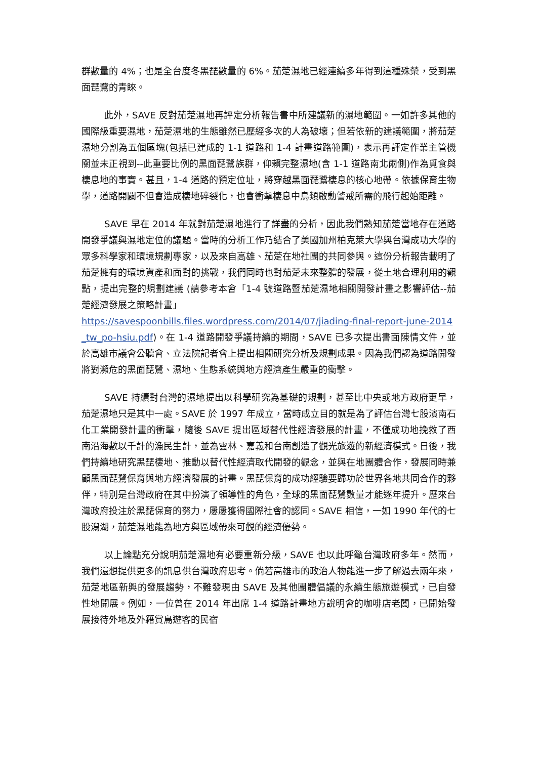群數量的 4%；也是全台度冬黑琵數量的 6%。茄萣濕地已經連續多年得到這種殊榮，受到黑面琵鷺的青睞。
此外，SAVE 反對茄萣濕地再評定分析報告書中所建議新的濕地範圍。一如許多其他的國際級重要濕地，茄萣濕地的生態雖然已歷經多次的人為破壞；但若依新的建議範圍，將茄萣濕地分割為五個區塊(包括已建成的 1-1 道路和 1-4 計畫道路範圍)，表示再評定作業主管機關並未正視到--此重要比例的黑面琵鷺族群，仰賴完整濕地(含 1-1 道路南北兩側)作為覓食與棲息地的事實。甚且，1-4 道路的預定位址，將穿越黑面琵鷺棲息的核心地帶。依據保育生物學，道路開闢不但會造成棲地碎裂化，也會衝擊棲息中鳥類啟動警戒所需的飛行起始距離。
SAVE 早在 2014 年就對茄萣濕地進行了詳盡的分析，因此我們熟知茄萣當地存在道路開發爭議與濕地定位的議題。當時的分析工作乃結合了美國加州柏克萊大學與台灣成功大學的眾多科學家和環境規劃專家，以及來自高雄、茄萣在地社團的共同參與。這份分析報告載明了茄萣擁有的環境資產和面對的挑戰，我們同時也對茄萣未來整體的發展，從土地合理利用的觀點，提出完整的規劃建議 (請參考本會「1-4 號道路暨茄萣濕地相關開發計畫之影響評估--茄萣經濟發展之策略計畫」
https://savespoonbills.files.wordpress.com/2014/07/jiading-final-report-june-2014_tw_po-hsiu.pdf)。在 1-4 道路開發爭議持續的期間，SAVE 已多次提出書面陳情文件，並於高雄市議會公聽會、立法院記者會上提出相關研究分析及規劃成果。因為我們認為道路開發將對瀕危的黑面琵鷺、濕地、生態系統與地方經濟產生嚴重的衝擊。
SAVE 持續對台灣的濕地提出以科學研究為基礎的規劃，甚至比中央或地方政府更早，茄萣濕地只是其中一處。SAVE 於 1997 年成立，當時成立目的就是為了評估台灣七股濱南石化工業開發計畫的衝擊，隨後 SAVE 提出區域替代性經濟發展的計畫，不僅成功地挽救了西南沿海數以千計的漁民生計，並為雲林、嘉義和台南創造了觀光旅遊的新經濟模式。日後，我們持續地研究黑琵棲地、推動以替代性經濟取代開發的觀念，並與在地團體合作，發展同時兼顧黑面琵鷺保育與地方經濟發展的計畫。黑琵保育的成功經驗要歸功於世界各地共同合作的夥伴，特別是台灣政府在其中扮演了領導性的角色，全球的黑面琵鷺數量才能逐年提升。歷來台灣政府投注於黑琵保育的努力，屢屢獲得國際社會的認同。SAVE 相信，一如 1990 年代的七股潟湖，茄萣濕地能為地方與區域帶來可觀的經濟優勢。
以上論點充分說明茄萣濕地有必要重新分級，SAVE 也以此呼籲台灣政府多年。然而，我們還想提供更多的訊息供台灣政府思考。倘若高雄市的政治人物能進一步了解過去兩年來，茄萣地區新興的發展趨勢，不難發現由 SAVE 及其他團體倡議的永續生態旅遊模式，已自發性地開展。例如，一位曾在 2014 年出席 1-4 道路計畫地方說明會的咖啡店老闆，已開始發展接待外地及外籍賞鳥遊客的民宿